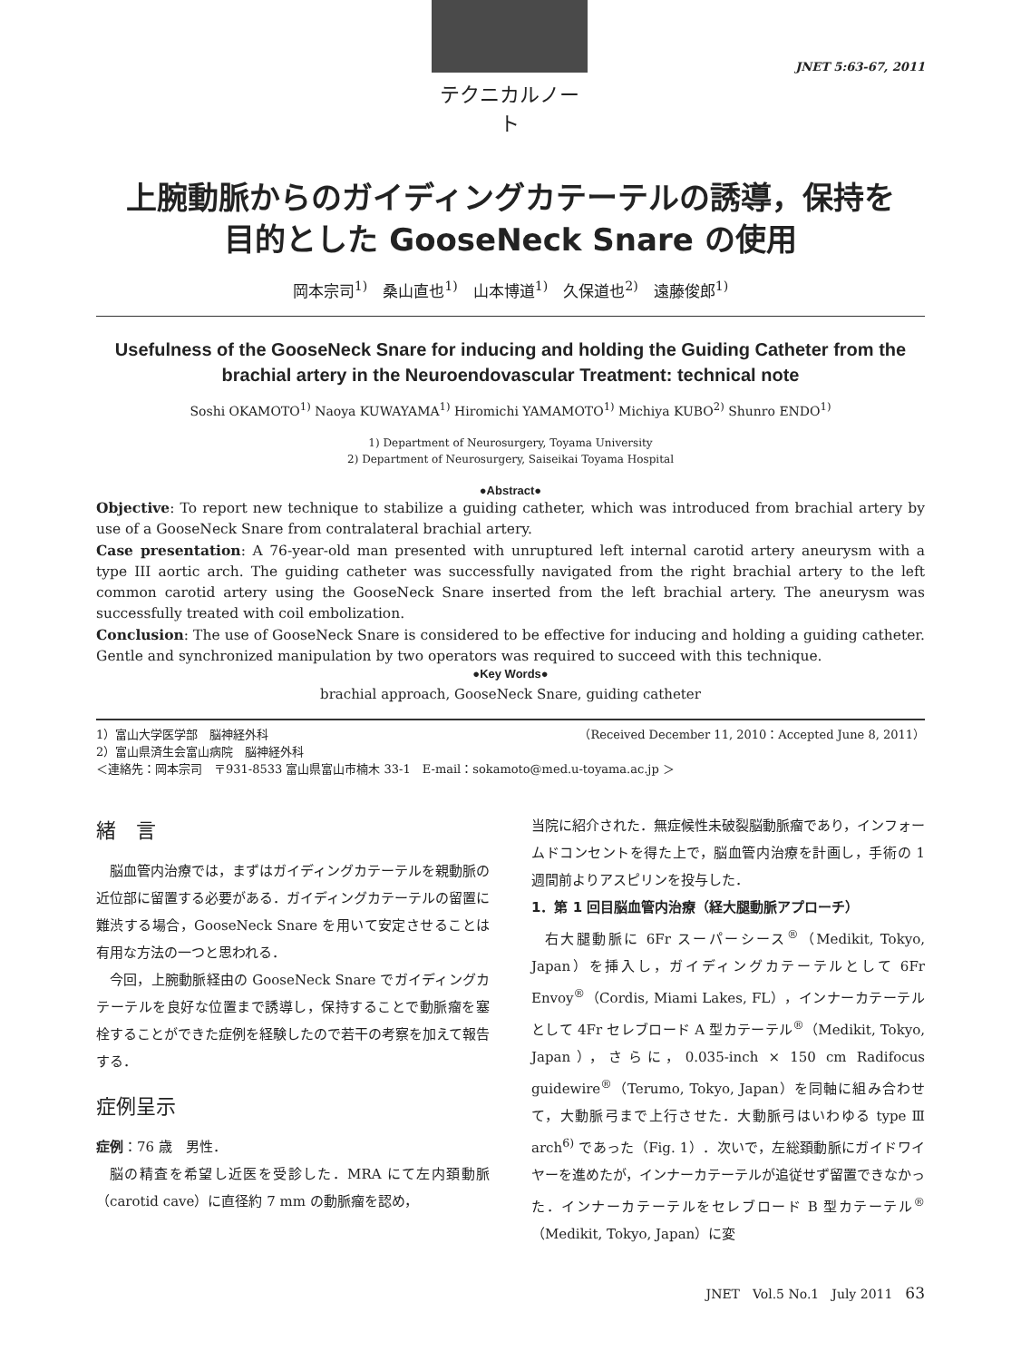テクニカルノート
JNET 5:63-67, 2011
上腕動脈からのガイディングカテーテルの誘導，保持を
目的とした GooseNeck Snare の使用
岡本宗司<sup>1)</sup>　桑山直也<sup>1)</sup>　山本博道<sup>1)</sup>　久保道也<sup>2)</sup>　遠藤俊郎<sup>1)</sup>
Usefulness of the GooseNeck Snare for inducing and holding the Guiding Catheter from the brachial artery in the Neuroendovascular Treatment: technical note
Soshi OKAMOTO<sup>1)</sup> Naoya KUWAYAMA<sup>1)</sup> Hiromichi YAMAMOTO<sup>1)</sup> Michiya KUBO<sup>2)</sup> Shunro ENDO<sup>1)</sup>
1) Department of Neurosurgery, Toyama University
2) Department of Neurosurgery, Saiseikai Toyama Hospital
●Abstract●
Objective: To report new technique to stabilize a guiding catheter, which was introduced from brachial artery by use of a GooseNeck Snare from contralateral brachial artery.
Case presentation: A 76-year-old man presented with unruptured left internal carotid artery aneurysm with a type III aortic arch. The guiding catheter was successfully navigated from the right brachial artery to the left common carotid artery using the GooseNeck Snare inserted from the left brachial artery. The aneurysm was successfully treated with coil embolization.
Conclusion: The use of GooseNeck Snare is considered to be effective for inducing and holding a guiding catheter. Gentle and synchronized manipulation by two operators was required to succeed with this technique.
●Key Words●
brachial approach, GooseNeck Snare, guiding catheter
1）富山大学医学部　脳神経外科 （Received December 11, 2010：Accepted June 8, 2011）
2）富山県済生会富山病院　脳神経外科
＜連絡先：岡本宗司　〒931-8533 富山県富山市楠木 33-1　E-mail：sokamoto@med.u-toyama.ac.jp ＞
緒　言
脳血管内治療では，まずはガイディングカテーテルを親動脈の近位部に留置する必要がある．ガイディングカテーテルの留置に難渋する場合，GooseNeck Snare を用いて安定させることは有用な方法の一つと思われる．
今回，上腕動脈経由の GooseNeck Snare でガイディングカテーテルを良好な位置まで誘導し，保持することで動脈瘤を塞栓することができた症例を経験したので若干の考察を加えて報告する．
症例呈示
症例：76 歳　男性．
脳の精査を希望し近医を受診した．MRA にて左内頚動脈（carotid cave）に直径約 7 mm の動脈瘤を認め，
当院に紹介された．無症候性未破裂脳動脈瘤であり，インフォームドコンセントを得た上で，脳血管内治療を計画し，手術の 1 週間前よりアスピリンを投与した．
1．第 1 回目脳血管内治療（経大腿動脈アプローチ）
右大腿動脈に 6Fr スーパーシース<sup>®</sup>（Medikit, Tokyo, Japan）を挿入し，ガイディングカテーテルとして 6Fr Envoy<sup>®</sup>（Cordis, Miami Lakes, FL），インナーカテーテルとして 4Fr セレブロード A 型カテーテル<sup>®</sup>（Medikit, Tokyo, Japan），さらに，0.035-inch × 150 cm Radifocus guidewire<sup>®</sup>（Terumo, Tokyo, Japan）を同軸に組み合わせて，大動脈弓まで上行させた．大動脈弓はいわゆる type Ⅲ arch<sup>6)</sup> であった（Fig. 1）．次いで，左総頚動脈にガイドワイヤーを進めたが，インナーカテーテルが追従せず留置できなかった．インナーカテーテルをセレブロード B 型カテーテル<sup>®</sup>（Medikit, Tokyo, Japan）に変
JNET　Vol.5 No.1　July 2011　63